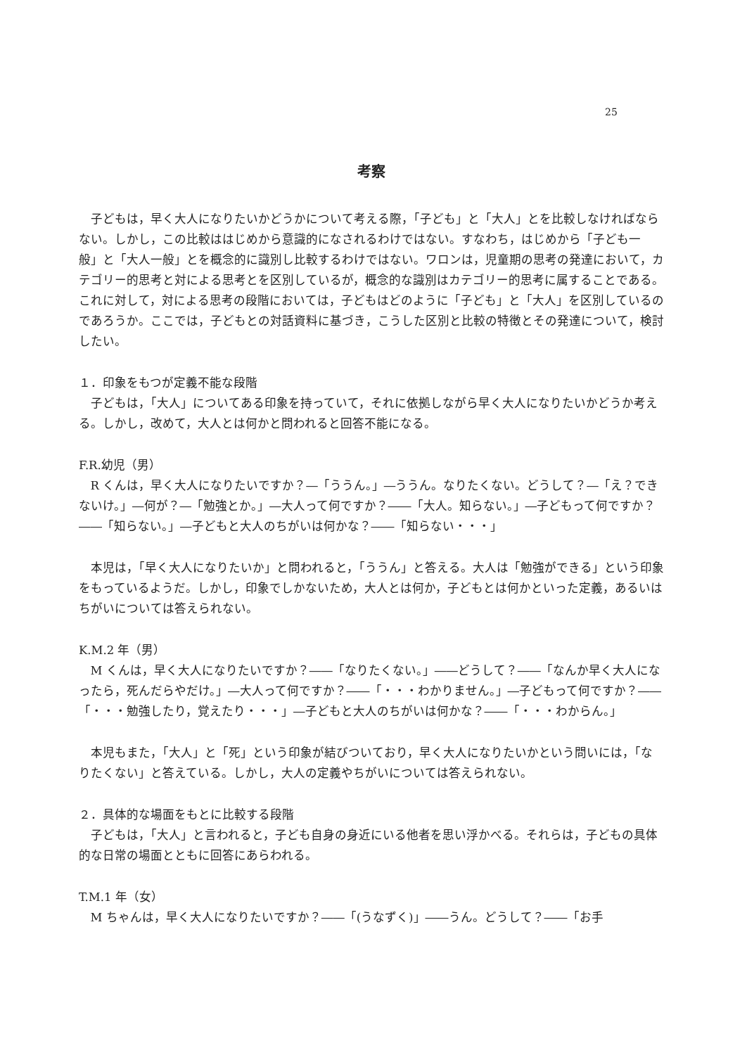25
考察
子どもは，早く大人になりたいかどうかについて考える際，「子ども」と「大人」とを比較しなければならない。しかし，この比較ははじめから意識的になされるわけではない。すなわち，はじめから「子ども一般」と「大人一般」とを概念的に識別し比較するわけではない。ワロンは，児童期の思考の発達において，カテゴリー的思考と対による思考とを区別しているが，概念的な識別はカテゴリー的思考に属することである。これに対して，対による思考の段階においては，子どもはどのように「子ども」と「大人」を区別しているのであろうか。ここでは，子どもとの対話資料に基づき，こうした区別と比較の特徴とその発達について，検討したい。
１．印象をもつが定義不能な段階
子どもは，「大人」についてある印象を持っていて，それに依拠しながら早く大人になりたいかどうか考える。しかし，改めて，大人とは何かと問われると回答不能になる。
F.R.幼児（男）
R くんは，早く大人になりたいですか？―「ううん。」―ううん。なりたくない。どうして？―「え？できないけ。」―何が？―「勉強とか。」―大人って何ですか？――「大人。知らない。」―子どもって何ですか？――「知らない。」―子どもと大人のちがいは何かな？――「知らない・・・」
本児は，「早く大人になりたいか」と問われると，「ううん」と答える。大人は「勉強ができる」という印象をもっているようだ。しかし，印象でしかないため，大人とは何か，子どもとは何かといった定義，あるいはちがいについては答えられない。
K.M.2 年（男）
M くんは，早く大人になりたいですか？――「なりたくない。」――どうして？――「なんか早く大人になったら，死んだらやだけ。」―大人って何ですか？――「・・・わかりません。」―子どもって何ですか？――「・・・勉強したり，覚えたり・・・」―子どもと大人のちがいは何かな？――「・・・わからん。」
本児もまた，「大人」と「死」という印象が結びついており，早く大人になりたいかという問いには，「なりたくない」と答えている。しかし，大人の定義やちがいについては答えられない。
２．具体的な場面をもとに比較する段階
子どもは，「大人」と言われると，子ども自身の身近にいる他者を思い浮かべる。それらは，子どもの具体的な日常の場面とともに回答にあらわれる。
T.M.1 年（女）
M ちゃんは，早く大人になりたいですか？――「(うなずく)」――うん。どうして？――「お手